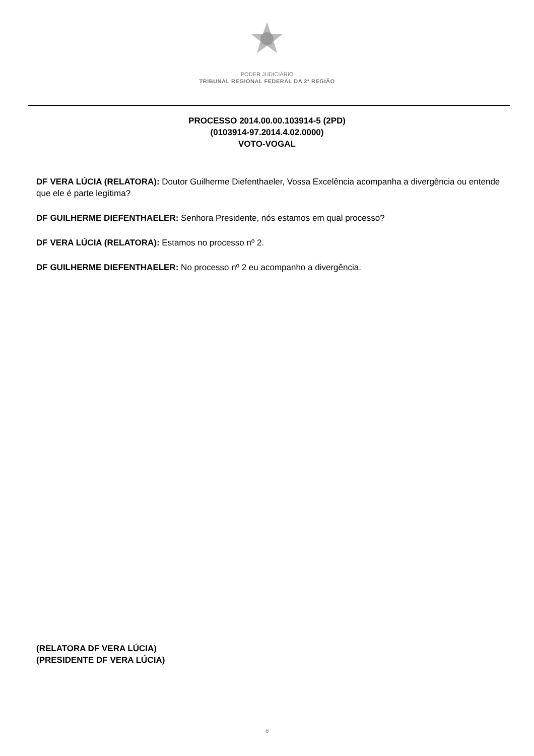PODER JUDICIÁRIO
TRIBUNAL REGIONAL FEDERAL DA 2ª REGIÃO
PROCESSO 2014.00.00.103914-5 (2PD)
(0103914-97.2014.4.02.0000)
VOTO-VOGAL
DF VERA LÚCIA (RELATORA): Doutor Guilherme Diefenthaeler, Vossa Excelência acompanha a divergência ou entende que ele é parte legítima?
DF GUILHERME DIEFENTHAELER: Senhora Presidente, nós estamos em qual processo?
DF VERA LÚCIA (RELATORA): Estamos no processo nº 2.
DF GUILHERME DIEFENTHAELER: No processo nº 2 eu acompanho a divergência.
(RELATORA DF VERA LÚCIA)
(PRESIDENTE DF VERA LÚCIA)
6